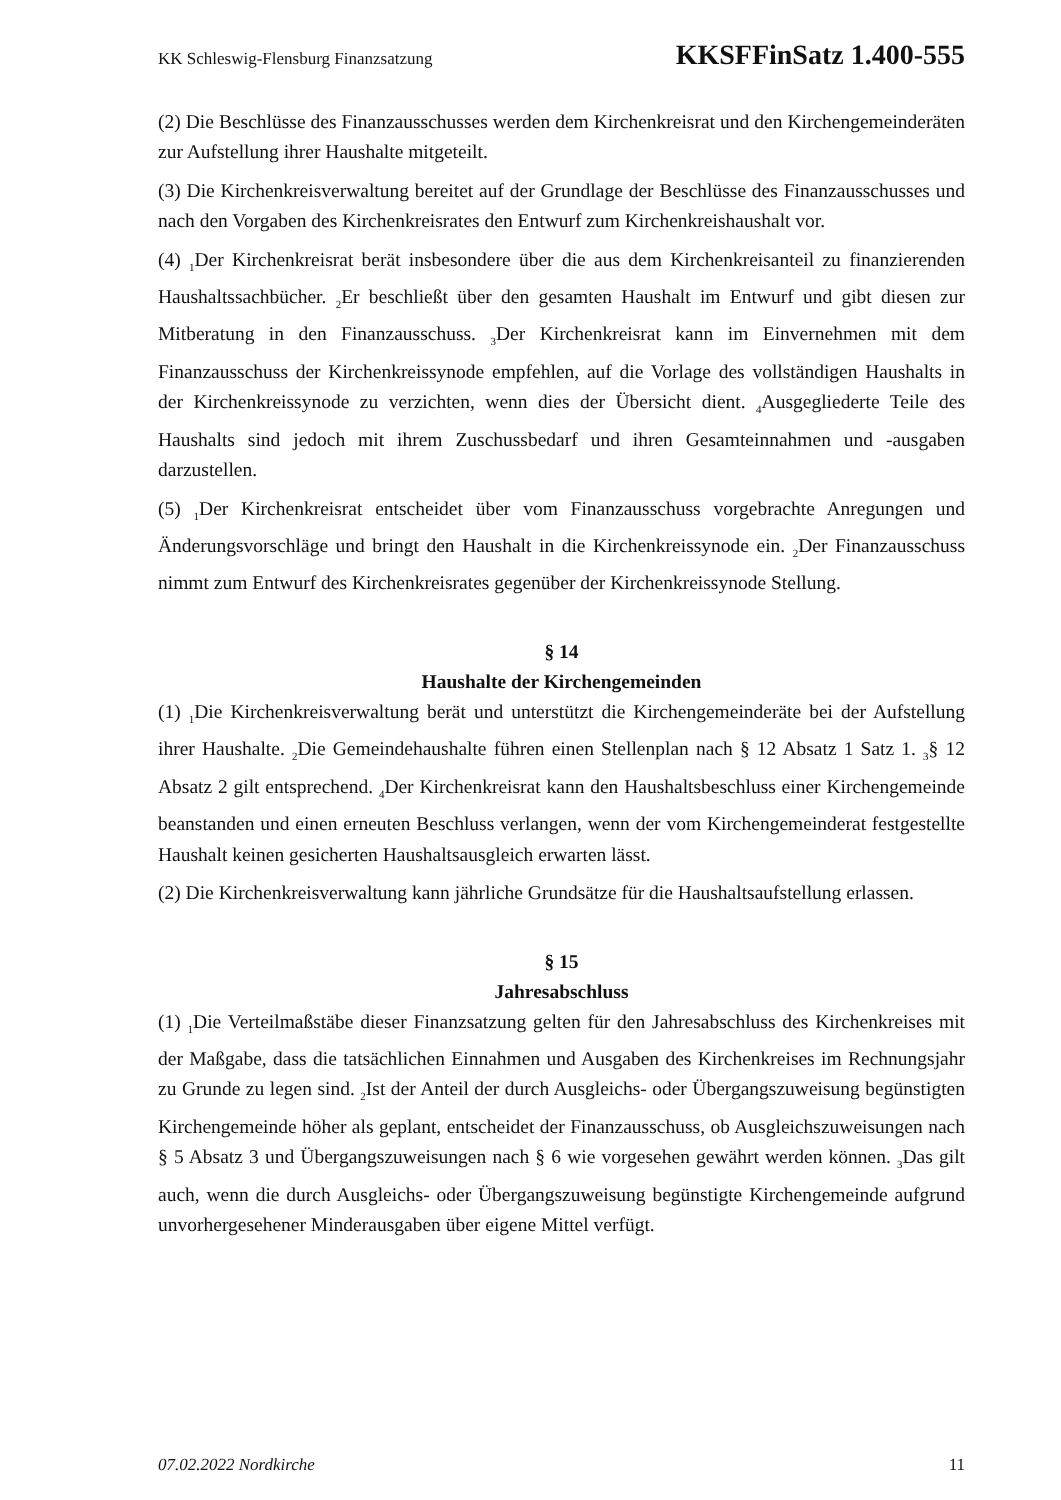KK Schleswig-Flensburg Finanzsatzung KKSFFinSatz 1.400-555
(2) Die Beschlüsse des Finanzausschusses werden dem Kirchenkreisrat und den Kirchengemeinderäten zur Aufstellung ihrer Haushalte mitgeteilt.
(3) Die Kirchenkreisverwaltung bereitet auf der Grundlage der Beschlüsse des Finanzausschusses und nach den Vorgaben des Kirchenkreisrates den Entwurf zum Kirchenkreishaushalt vor.
(4) <sub>1</sub>Der Kirchenkreisrat berät insbesondere über die aus dem Kirchenkreisanteil zu finanzierenden Haushaltssachbücher. <sub>2</sub>Er beschließt über den gesamten Haushalt im Entwurf und gibt diesen zur Mitberatung in den Finanzausschuss. <sub>3</sub>Der Kirchenkreisrat kann im Einvernehmen mit dem Finanzausschuss der Kirchenkreissynode empfehlen, auf die Vorlage des vollständigen Haushalts in der Kirchenkreissynode zu verzichten, wenn dies der Übersicht dient. <sub>4</sub>Ausgegliederte Teile des Haushalts sind jedoch mit ihrem Zuschussbedarf und ihren Gesamteinnahmen und -ausgaben darzustellen.
(5) <sub>1</sub>Der Kirchenkreisrat entscheidet über vom Finanzausschuss vorgebrachte Anregungen und Änderungsvorschläge und bringt den Haushalt in die Kirchenkreissynode ein. <sub>2</sub>Der Finanzausschuss nimmt zum Entwurf des Kirchenkreisrates gegenüber der Kirchenkreissynode Stellung.
§ 14
Haushalte der Kirchengemeinden
(1) <sub>1</sub>Die Kirchenkreisverwaltung berät und unterstützt die Kirchengemeinderäte bei der Aufstellung ihrer Haushalte. <sub>2</sub>Die Gemeindehaushalte führen einen Stellenplan nach § 12 Absatz 1 Satz 1. <sub>3</sub>§ 12 Absatz 2 gilt entsprechend. <sub>4</sub>Der Kirchenkreisrat kann den Haushaltsbeschluss einer Kirchengemeinde beanstanden und einen erneuten Beschluss verlangen, wenn der vom Kirchengemeinderat festgestellte Haushalt keinen gesicherten Haushaltsausgleich erwarten lässt.
(2) Die Kirchenkreisverwaltung kann jährliche Grundsätze für die Haushaltsaufstellung erlassen.
§ 15
Jahresabschluss
(1) <sub>1</sub>Die Verteilmaßstäbe dieser Finanzsatzung gelten für den Jahresabschluss des Kirchenkreises mit der Maßgabe, dass die tatsächlichen Einnahmen und Ausgaben des Kirchenkreises im Rechnungsjahr zu Grunde zu legen sind. <sub>2</sub>Ist der Anteil der durch Ausgleichs- oder Übergangszuweisung begünstigten Kirchengemeinde höher als geplant, entscheidet der Finanzausschuss, ob Ausgleichszuweisungen nach § 5 Absatz 3 und Übergangszuweisungen nach § 6 wie vorgesehen gewährt werden können. <sub>3</sub>Das gilt auch, wenn die durch Ausgleichs- oder Übergangszuweisung begünstigte Kirchengemeinde aufgrund unvorhergesehener Minderausgaben über eigene Mittel verfügt.
07.02.2022 Nordkirche 11